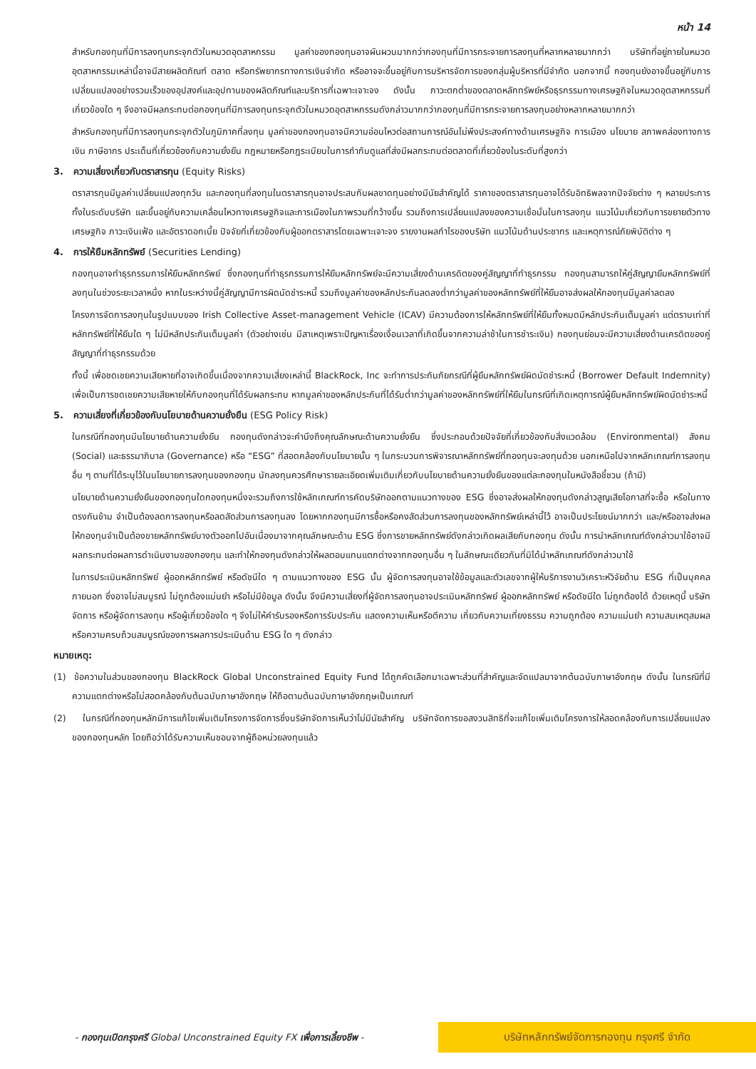หน้า 14
สำหรับกองทุนที่มีการลงทุนกระจุกตัวในหมวดอุตสาหกรรม มูลค่าของกองทุนอาจผันผวนมากกว่ากองทุนที่มีการกระจายการลงทุนที่หลากหลายมากกว่า บริษัทที่อยู่ภายในหมวดอุตสาหกรรมเหล่านี้อาจมีสายผลิตภัณฑ์ ตลาด หรือทรัพยากรทางการเงินจำกัด หรืออาจจะขึ้นอยู่กับการบริหารจัดการของกลุ่มผู้บริหารที่มีจำกัด นอกจากนี้ กองทุนยังอาจขึ้นอยู่กับการเปลี่ยนแปลงอย่างรวมเร็วของอุปสงค์และอุปทานของผลิตภัณฑ์และบริการที่เฉพาะเจาะจง ดังนั้น ภาวะตกต่ำของตลาดหลักทรัพย์หรือธุรกรรมทางเศรษฐกิจในหมวดอุตสาหกรรมที่เกี่ยวข้องใด ๆ จึงอาจมีผลกระทบต่อกองทุนที่มีการลงทุนกระจุกตัวในหมวดอุตสาหกรรมดังกล่าวมากกว่ากองทุนที่มีการกระจายการลงทุนอย่างหลากหลายมากกว่า
สำหรับกองทุนที่มีการลงทุนกระจุกตัวในภูมิภาคที่ลงทุน มูลค่าของกองทุนอาจมีความอ่อนไหวต่อสถานการณ์อันไม่พึงประสงค์ทางด้านเศรษฐกิจ การเมือง นโยบาย สภาพคล่องทางการเงิน ภาษีอากร ประเด็นที่เกี่ยวข้องกับความยั่งยืน กฎหมายหรือกฎระเบียบในการกำกับดูแลที่ส่งมีผลกระทบต่อตลาดที่เกี่ยวข้องในระดับที่สูงกว่า
3. ความเสี่ยงเกี่ยวกับตราสารทุน (Equity Risks)
ตราสารทุนมีมูลค่าเปลี่ยนแปลงทุกวัน และกองทุนที่ลงทุนในตราสารทุนอาจประสบกับผลขาดทุนอย่างมีนัยสำคัญได้ ราคาของตราสารทุนอาจได้รับอิทธิพลจากปัจจัยต่าง ๆ หลายประการ ทั้งในระดับบริษัท และขึ้นอยู่กับความเคลื่อนไหวทางเศรษฐกิจและการเมืองในภาพรวมที่กว้างขึ้น รวมถึงการเปลี่ยนแปลงของความเชื่อมั่นในการลงทุน แนวโน้มเกี่ยวกับการขยายตัวทางเศรษฐกิจ ภาวะเงินเฟ้อ และอัตราดอกเบี้ย ปัจจัยที่เกี่ยวข้องกับผู้ออกตราสารโดยเฉพาะเจาะจง รายงานผลกำไรของบริษัท แนวโน้มด้านประชากร และเหตุการณ์ภัยพิบัติต่าง ๆ
4. การให้ยืมหลักทรัพย์ (Securities Lending)
กองทุนอาจทำธุรกรรมการให้ยืมหลักทรัพย์ ซึ่งกองทุนที่ทำธุรกรรมการให้ยืมหลักทรัพย์จะมีความเสี่ยงด้านเครดิตของคู่สัญญาที่ทำธุรกรรม กองทุนสามารถให้คู่สัญญายืมหลักทรัพย์ที่ลงทุนในช่วงระยะเวลาหนึ่ง หากในระหว่างนี้คู่สัญญามีการผิดนัดชำระหนี้ รวมถึงมูลค่าของหลักประกันลดลงต่ำกว่ามูลค่าของหลักทรัพย์ที่ให้ยืมอาจส่งผลให้กองทุนมีมูลค่าลดลง
โครงการจัดการลงทุนในรูปแบบของ Irish Collective Asset-management Vehicle (ICAV) มีความต้องการให้หลักทรัพย์ที่ให้ยืมทั้งหมดมีหลักประกันเต็มมูลค่า แต่ตราบเท่าที่หลักทรัพย์ที่ให้ยืมใด ๆ ไม่มีหลักประกันเต็มมูลค่า (ตัวอย่างเช่น มีสาเหตุเพราะปัญหาเรื่องเงื่อนเวลาที่เกิดขึ้นจากความล่าช้าในการชำระเงิน) กองทุนย่อมจะมีความเสี่ยงด้านเครดิตของคู่สัญญาที่ทำธุรกรรมด้วย
ทั้งนี้ เพื่อชดเชยความเสียหายที่อาจเกิดขึ้นเนื่องจากความเสี่ยงเหล่านี้ BlackRock, Inc จะทำการประกันภัยกรณีที่ผู้ยืมหลักทรัพย์ผิดนัดชำระหนี้ (Borrower Default Indemnity) เพื่อเป็นการชดเชยความเสียหายให้กับกองทุนที่ได้รับผลกระทบ หากมูลค่าของหลักประกันที่ได้รับต่ำกว่ามูลค่าของหลักทรัพย์ที่ให้ยืมในกรณีที่เกิดเหตุการณ์ผู้ยืมหลักทรัพย์ผิดนัดชำระหนี้
5. ความเสี่ยงที่เกี่ยวข้องกับนโยบายด้านความยั่งยืน (ESG Policy Risk)
ในกรณีที่กองทุนมีนโยบายด้านความยั่งยืน กองทุนดังกล่าวจะคำนึงถึงคุณลักษณะด้านความยั่งยืน ซึ่งประกอบด้วยปัจจัยที่เกี่ยวข้องกับสิ่งแวดล้อม (Environmental) สังคม (Social) และธรรมาภิบาล (Governance) หรือ “ESG” ที่สอดคล้องกับนโยบายนั้น ๆ ในกระบวนการพิจารณาหลักทรัพย์ที่กองทุนจะลงทุนด้วย นอกเหนือไปจากหลักเกณฑ์การลงทุนอื่น ๆ ตามที่ได้ระบุไว้ในนโยบายการลงทุนของกองทุน นักลงทุนควรศึกษารายละเอียดเพิ่มเติมเกี่ยวกับนโยบายด้านความยั่งยืนของแต่ละกองทุนในหนังสือชี้ชวน (ถ้ามี)
นโยบายด้านความยั่งยืนของกองทุนใดกองทุนหนึ่งจะรวมถึงการใช้หลักเกณฑ์การคัดบริษัทออกตามแนวทางของ ESG ซึ่งอาจส่งผลให้กองทุนดังกล่าวสูญเสียโอกาสที่จะซื้อ หรือในทางตรงกันข้าม จำเป็นต้องลดการลงทุนหรือลดสัดส่วนการลงทุนลง โดยหากกองทุนมีการซื้อหรือคงสัดส่วนการลงทุนของหลักทรัพย์เหล่านี้ไว้ อาจเป็นประโยชน์มากกว่า และ/หรืออาจส่งผลให้กองทุนจำเป็นต้องขายหลักทรัพย์บางตัวออกไปอันเนื่องมาจากคุณลักษณะด้าน ESG ซึ่งการขายหลักทรัพย์ดังกล่าวเกิดผลเสียกับกองทุน ดังนั้น การนำหลักเกณฑ์ดังกล่าวมาใช้อาจมีผลกระทบต่อผลการดำเนินงานของกองทุน และทำให้กองทุนดังกล่าวให้ผลตอบแทนแตกต่างจากกองทุนอื่น ๆ ในลักษณะเดียวกันที่มิได้นำหลักเกณฑ์ดังกล่าวมาใช้
ในการประเมินหลักทรัพย์ ผู้ออกหลักทรัพย์ หรือดัชนีใด ๆ ตามแนวทางของ ESG นั้น ผู้จัดการลงทุนอาจใช้ข้อมูลและตัวเลขจากผู้ให้บริการงานวิเคราะห์วิจัยด้าน ESG ที่เป็นบุคคลภายนอก ซึ่งอาจไม่สมบูรณ์ ไม่ถูกต้องแม่นยำ หรือไม่มีข้อมูล ดังนั้น จึงมีความเสี่ยงที่ผู้จัดการลงทุนอาจประเมินหลักทรัพย์ ผู้ออกหลักทรัพย์ หรือดัชนีใด ไม่ถูกต้องได้ ด้วยเหตุนี้ บริษัทจัดการ หรือผู้จัดการลงทุน หรือผู้เกี่ยวข้องใด ๆ จึงไม่ให้คำรับรองหรือการรับประกัน แสดงความเห็นหรือตีความ เกี่ยวกับความเที่ยงธรรม ความถูกต้อง ความแม่นยำ ความสมเหตุสมผล หรือความครบถ้วนสมบูรณ์ของการผลการประเมินด้าน ESG ใด ๆ ดังกล่าว
หมายเหตุ:
(1) ข้อความในส่วนของกองทุน BlackRock Global Unconstrained Equity Fund ได้ถูกคัดเลือกมาเฉพาะส่วนที่สำคัญและจัดแปลมาจากต้นฉบับภาษาอังกฤษ ดังนั้น ในกรณีที่มีความแตกต่างหรือไม่สอดคล้องกับต้นฉบับภาษาอังกฤษ ให้ถือตามต้นฉบับภาษาอังกฤษเป็นเกณฑ์
(2) ในกรณีที่กองทุนหลักมีการแก้ไขเพิ่มเติมโครงการจัดการซึ่งบริษัทจัดการเห็นว่าไม่มีนัยสำคัญ บริษัทจัดการขอสงวนสิทธิที่จะแก้ไขเพิ่มเติมโครงการให้สอดคล้องกับการเปลี่ยนแปลงของกองทุนหลัก โดยถือว่าได้รับความเห็นชอบจากผู้ถือหน่วยลงทุนแล้ว
- กองทุนเปิดกรุงศรี Global Unconstrained Equity FX เพื่อการเลี้ยงชีพ -
บริษัทหลักทรัพย์จัดการกองทุน กรุงศรี จำกัด